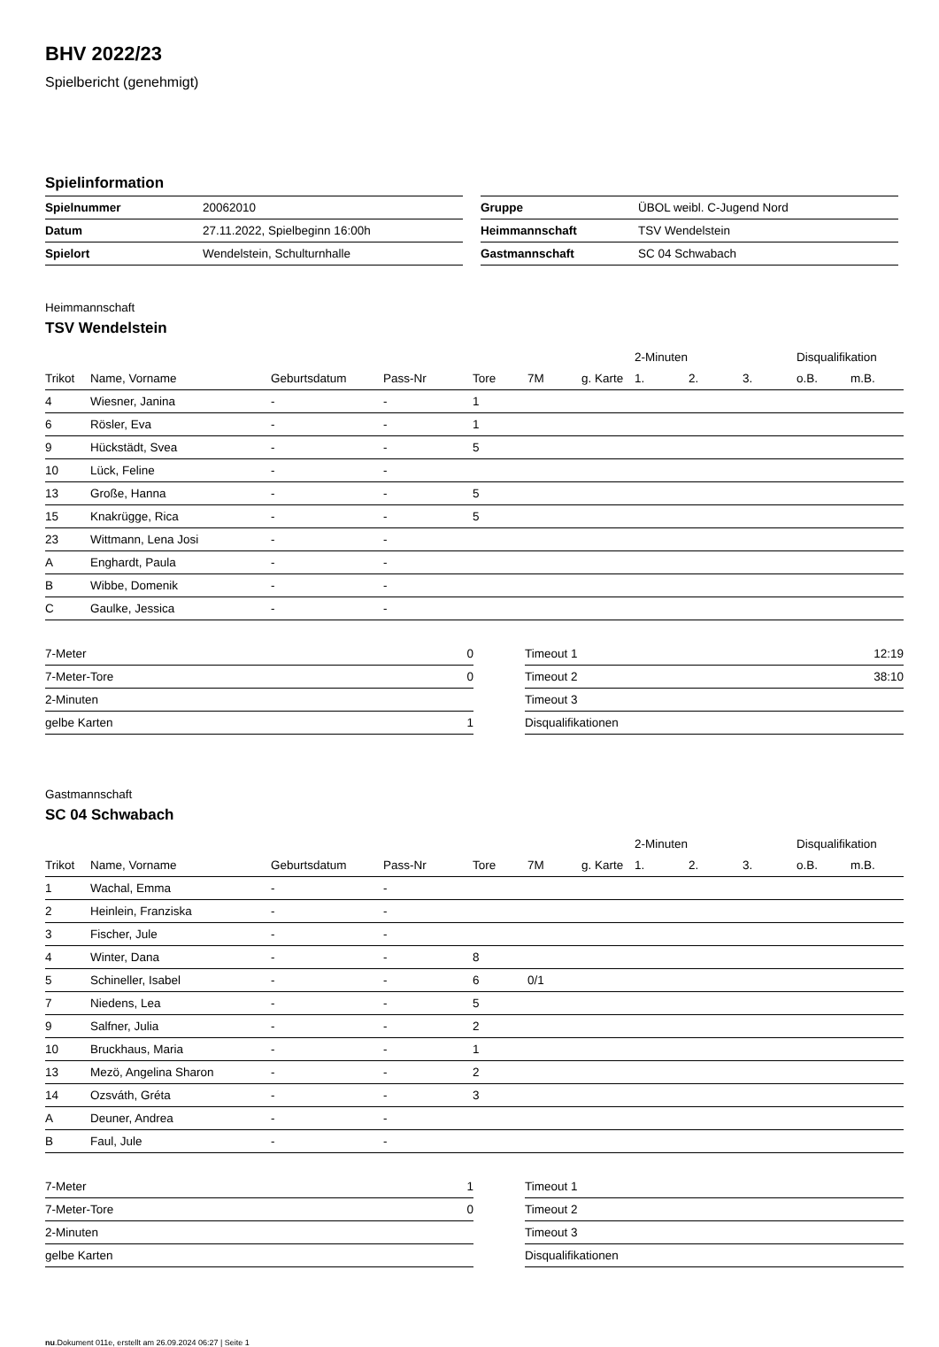BHV 2022/23
Spielbericht (genehmigt)
Spielinformation
| Spielnummer | 20062010 |
| Datum | 27.11.2022, Spielbeginn 16:00h |
| Spielort | Wendelstein, Schulturnhalle |
| Gruppe | ÜBOL weibl. C-Jugend Nord |
| Heimmannschaft | TSV Wendelstein |
| Gastmannschaft | SC 04 Schwabach |
Heimmannschaft
TSV Wendelstein
| | | | | | | | 2-Minuten | | | Disqualifikation | |
| Trikot | Name, Vorname | Geburtsdatum | Pass-Nr | Tore | 7M | g. Karte | 1. | 2. | 3. | o.B. | m.B. |
| 4 | Wiesner, Janina | - | - | 1 | | | | | | | |
| 6 | Rösler, Eva | - | - | 1 | | | | | | | |
| 9 | Hückstädt, Svea | - | - | 5 | | | | | | | |
| 10 | Lück, Feline | - | - | | | | | | | | |
| 13 | Große, Hanna | - | - | 5 | | | | | | | |
| 15 | Knakrügge, Rica | - | - | 5 | | | | | | | |
| 23 | Wittmann, Lena Josi | - | - | | | | | | | | |
| A | Enghardt, Paula | - | - | | | | | | | | |
| B | Wibbe, Domenik | - | - | | | | | | | | |
| C | Gaulke, Jessica | - | - | | | | | | | | |
| 7-Meter | 0 |
| 7-Meter-Tore | 0 |
| 2-Minuten | |
| gelbe Karten | 1 |
| Timeout 1 | 12:19 |
| Timeout 2 | 38:10 |
| Timeout 3 | |
| Disqualifikationen | |
Gastmannschaft
SC 04 Schwabach
| | | | | | | | 2-Minuten | | | Disqualifikation | |
| Trikot | Name, Vorname | Geburtsdatum | Pass-Nr | Tore | 7M | g. Karte | 1. | 2. | 3. | o.B. | m.B. |
| 1 | Wachal, Emma | - | - | | | | | | | | |
| 2 | Heinlein, Franziska | - | - | | | | | | | | |
| 3 | Fischer, Jule | - | - | | | | | | | | |
| 4 | Winter, Dana | - | - | 8 | | | | | | | |
| 5 | Schineller, Isabel | - | - | 6 | 0/1 | | | | | | |
| 7 | Niedens, Lea | - | - | 5 | | | | | | | |
| 9 | Salfner, Julia | - | - | 2 | | | | | | | |
| 10 | Bruckhaus, Maria | - | - | 1 | | | | | | | |
| 13 | Mezö, Angelina Sharon | - | - | 2 | | | | | | | |
| 14 | Ozsváth, Gréta | - | - | 3 | | | | | | | |
| A | Deuner, Andrea | - | - | | | | | | | | |
| B | Faul, Jule | - | - | | | | | | | | |
| 7-Meter | 1 |
| 7-Meter-Tore | 0 |
| 2-Minuten | |
| gelbe Karten | |
| Timeout 1 | |
| Timeout 2 | |
| Timeout 3 | |
| Disqualifikationen | |
nu.Dokument 011e, erstellt am 26.09.2024 06:27 | Seite 1